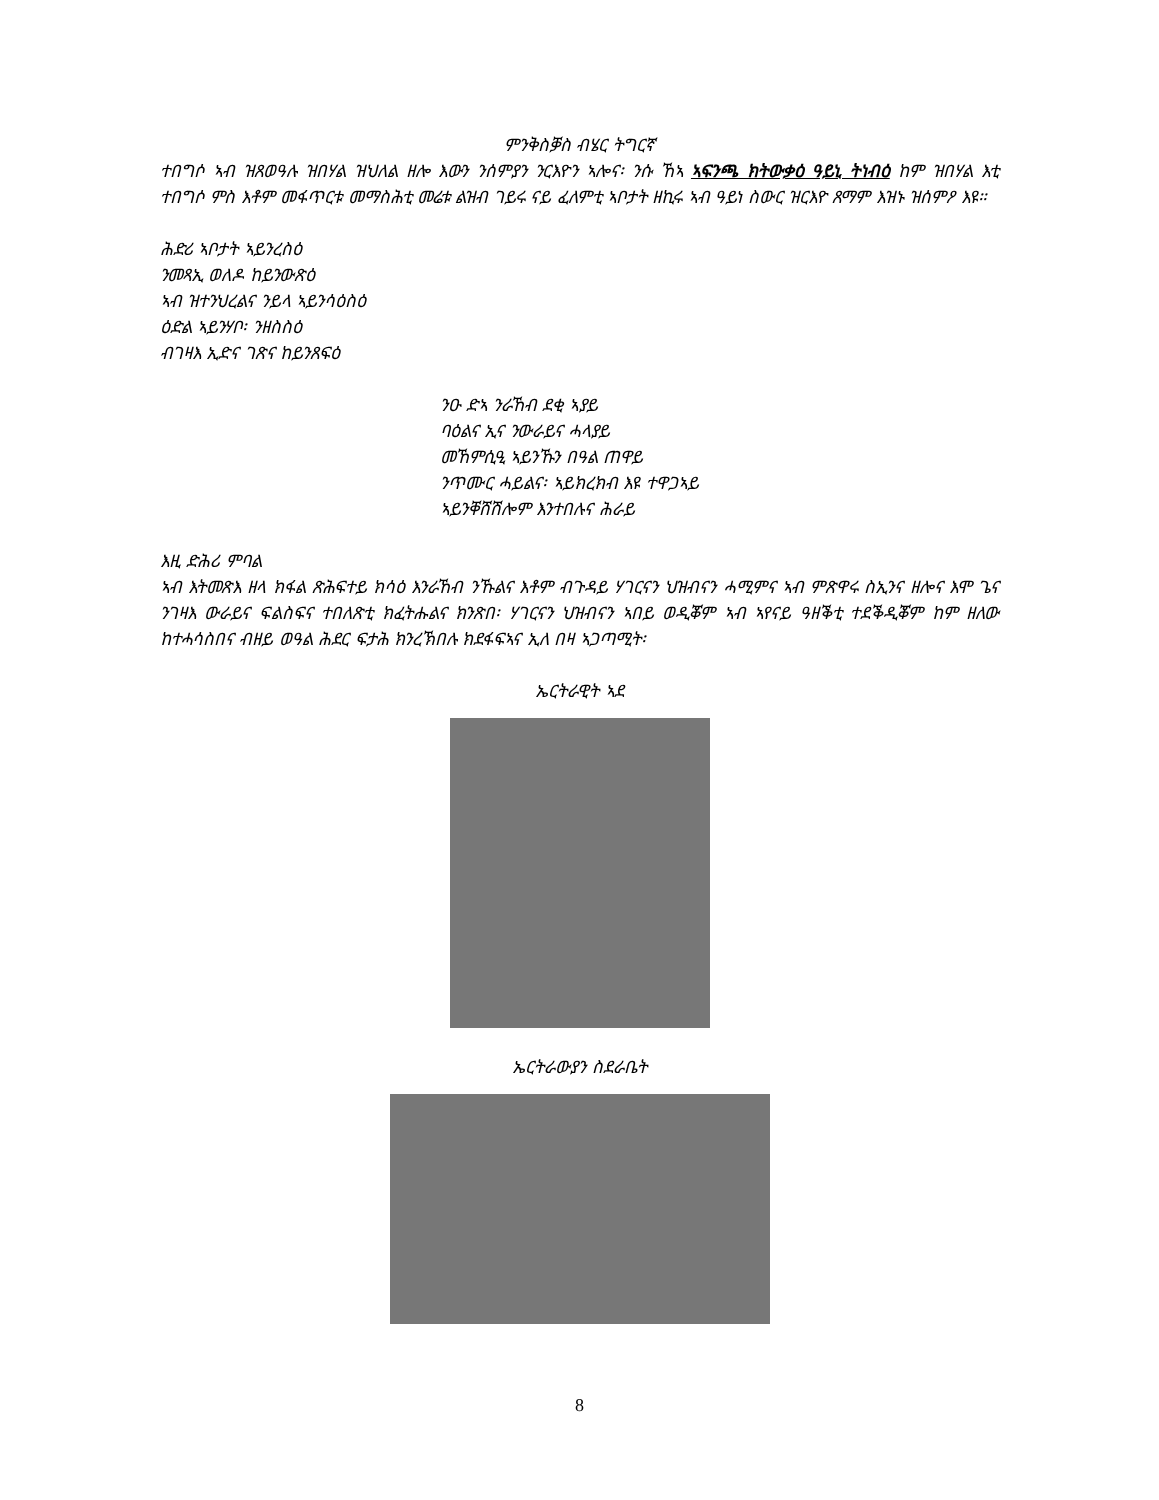ምንቅስቓስ ብሄር ትግርኛ
ተበግሶ ኣብ ዝጸወዓሉ ዝበሃል ዝህለል ዘሎ እውን ንሰምያን ንርእዮን ኣሎና፡ ንሱ ኸኣ ኣፍንጫ ክትውቃዕ ዓይኒ ትነብዕ ከም ዝበሃል እቲ ተበግሶ ምስ እቶም መፋጥርቱ መማስሕቲ መሬቱ ልዝብ ገይሩ ናይ ፈለምቲ ኣቦታት ዘኪሩ ኣብ ዓይነ ስውር ዝርእዮ ጸማም እዝኑ ዝሰምዖ እዩ።
ሕድሪ ኣቦታት ኣይንረስዕ
ንመጻኢ ወለዶ ከይንውጽዕ
ኣብ ዝተንህረልና ንይላ ኣይንሳዕስዕ
ዕድል ኣይንሃቦ፡ ንዘስስዕ
ብገዛእ ኢድና ገጽና ከይንጸፍዕ
ንዑ ድኣ ንራኸብ ደቂ ኣያይ
ባዕልና ኢና ንውራይና ሓላያይ
መኸምሲዒ ኣይንኹን በዓል ጠዋይ
ንጥሙር ሓይልና፡ ኣይክረክብ እዩ ተዋጋኣይ
ኣይንቐሸሽሎም እንተበሉና ሕራይ
እዚ ድሕሪ ምባል
ኣብ እትመጽእ ዘላ ክፋል ጽሕፍተይ ክሳዕ እንራኸብ ንኹልና እቶም ብጉዳይ ሃገርናን ህዝብናን ሓሚምና ኣብ ምጽዋሩ ስኢንና ዘሎና እሞ ጌና ንገዛእ ውራይና ፍልስፍና ተበለጽቲ ክፈትሑልና ክንጽበ፡ ሃገርናን ህዝብናን ኣበይ ወዲቖም ኣብ ኣየናይ ዓዘቕቲ ተደቕዲቖም ከም ዘለው ከተሓሳስበና ብዘይ ወዓል ሕደር ፍታሕ ክንረኽበሉ ክደፋፍኣና ኢለ በዛ ኣጋጣሚት፡
ኤርትራዊት ኣደ
ኤርትራውያን ስደራቤት
8